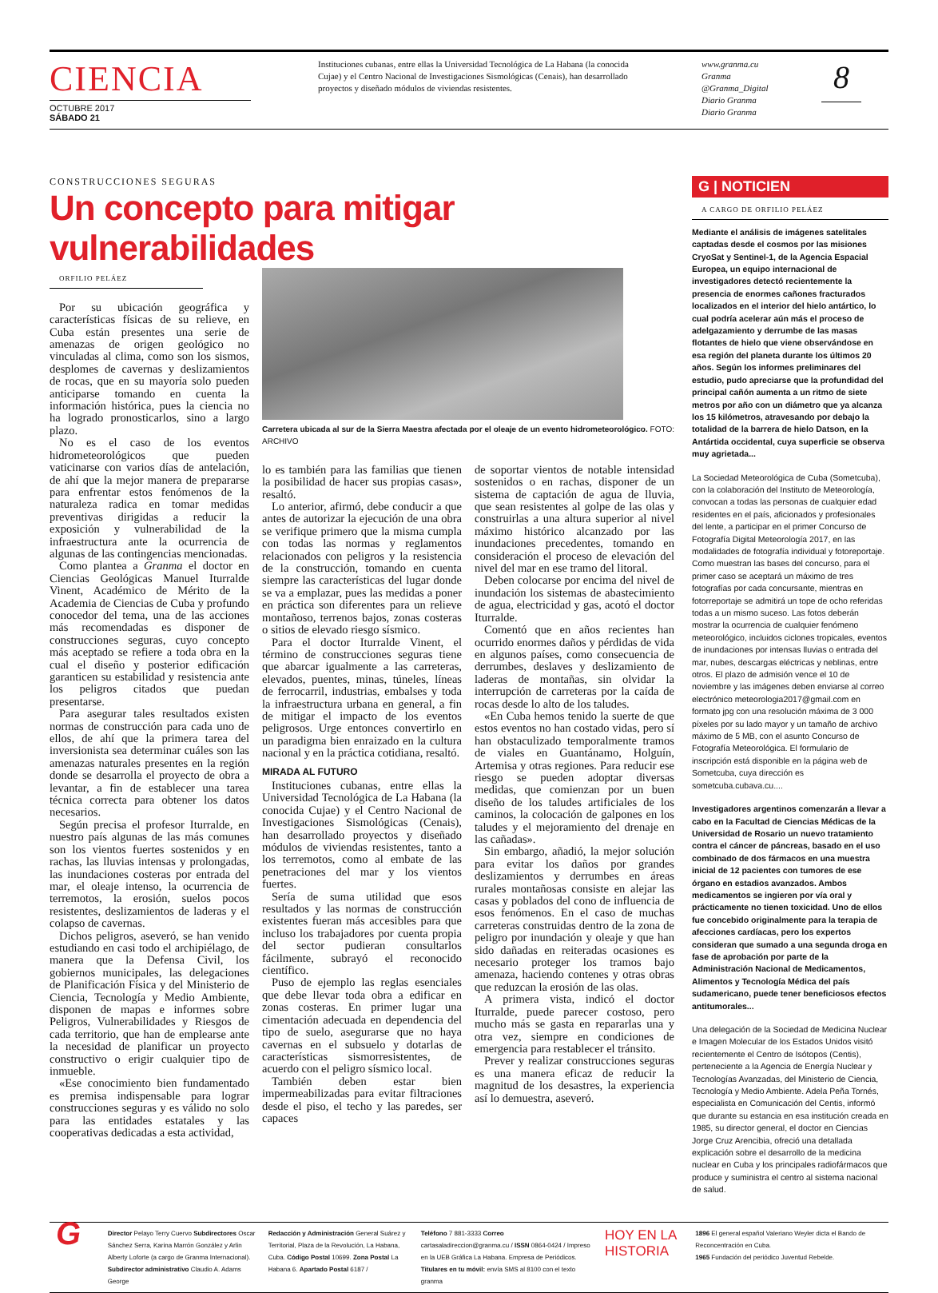CIENCIA
OCTUBRE 2017
SÁBADO 21
Instituciones cubanas, entre ellas la Universidad Tecnológica de La Habana (la conocida Cujae) y el Centro Nacional de Investigaciones Sismológicas (Cenais), han desarrollado proyectos y diseñado módulos de viviendas resistentes.
www.granma.cu
Granma
@Granma_Digital
Diario Granma
Diario Granma
8
CONSTRUCCIONES SEGURAS
Un concepto para mitigar vulnerabilidades
ORFILIO PELÁEZ
Por su ubicación geográfica y características físicas de su relieve, en Cuba están presentes una serie de amenazas de origen geológico no vinculadas al clima, como son los sismos, desplomes de cavernas y deslizamientos de rocas, que en su mayoría solo pueden anticiparse tomando en cuenta la información histórica, pues la ciencia no ha logrado pronosticarlos, sino a largo plazo.
No es el caso de los eventos hidrometeorológicos que pueden vaticinarse con varios días de antelación, de ahí que la mejor manera de prepararse para enfrentar estos fenómenos de la naturaleza radica en tomar medidas preventivas dirigidas a reducir la exposición y vulnerabilidad de la infraestructura ante la ocurrencia de algunas de las contingencias mencionadas.
Como plantea a Granma el doctor en Ciencias Geológicas Manuel Iturralde Vinent, Académico de Mérito de la Academia de Ciencias de Cuba y profundo conocedor del tema, una de las acciones más recomendadas es disponer de construcciones seguras, cuyo concepto más aceptado se refiere a toda obra en la cual el diseño y posterior edificación garanticen su estabilidad y resistencia ante los peligros citados que puedan presentarse.
Para asegurar tales resultados existen normas de construcción para cada uno de ellos, de ahí que la primera tarea del inversionista sea determinar cuáles son las amenazas naturales presentes en la región donde se desarrolla el proyecto de obra a levantar, a fin de establecer una tarea técnica correcta para obtener los datos necesarios.
Según precisa el profesor Iturralde, en nuestro país algunas de las más comunes son los vientos fuertes sostenidos y en rachas, las lluvias intensas y prolongadas, las inundaciones costeras por entrada del mar, el oleaje intenso, la ocurrencia de terremotos, la erosión, suelos pocos resistentes, deslizamientos de laderas y el colapso de cavernas.
Dichos peligros, aseveró, se han venido estudiando en casi todo el archipiélago, de manera que la Defensa Civil, los gobiernos municipales, las delegaciones de Planificación Física y del Ministerio de Ciencia, Tecnología y Medio Ambiente, disponen de mapas e informes sobre Peligros, Vulnerabilidades y Riesgos de cada territorio, que han de emplearse ante la necesidad de planificar un proyecto constructivo o erigir cualquier tipo de inmueble.
«Ese conocimiento bien fundamentado es premisa indispensable para lograr construcciones seguras y es válido no solo para las entidades estatales y las cooperativas dedicadas a esta actividad,
Carretera ubicada al sur de la Sierra Maestra afectada por el oleaje de un evento hidrometeorológico. FOTO: ARCHIVO
lo es también para las familias que tienen la posibilidad de hacer sus propias casas», resaltó.
Lo anterior, afirmó, debe conducir a que antes de autorizar la ejecución de una obra se verifique primero que la misma cumpla con todas las normas y reglamentos relacionados con peligros y la resistencia de la construcción, tomando en cuenta siempre las características del lugar donde se va a emplazar, pues las medidas a poner en práctica son diferentes para un relieve montañoso, terrenos bajos, zonas costeras o sitios de elevado riesgo sísmico.
Para el doctor Iturralde Vinent, el término de construcciones seguras tiene que abarcar igualmente a las carreteras, elevados, puentes, minas, túneles, líneas de ferrocarril, industrias, embalses y toda la infraestructura urbana en general, a fin de mitigar el impacto de los eventos peligrosos. Urge entonces convertirlo en un paradigma bien enraizado en la cultura nacional y en la práctica cotidiana, resaltó.
MIRADA AL FUTURO
Instituciones cubanas, entre ellas la Universidad Tecnológica de La Habana (la conocida Cujae) y el Centro Nacional de Investigaciones Sismológicas (Cenais), han desarrollado proyectos y diseñado módulos de viviendas resistentes, tanto a los terremotos, como al embate de las penetraciones del mar y los vientos fuertes.
Sería de suma utilidad que esos resultados y las normas de construcción existentes fueran más accesibles para que incluso los trabajadores por cuenta propia del sector pudieran consultarlos fácilmente, subrayó el reconocido científico.
Puso de ejemplo las reglas esenciales que debe llevar toda obra a edificar en zonas costeras. En primer lugar una cimentación adecuada en dependencia del tipo de suelo, asegurarse que no haya cavernas en el subsuelo y dotarlas de características sismorresistentes, de acuerdo con el peligro sísmico local.
También deben estar bien impermeabilizadas para evitar filtraciones desde el piso, el techo y las paredes, ser capaces
de soportar vientos de notable intensidad sostenidos o en rachas, disponer de un sistema de captación de agua de lluvia, que sean resistentes al golpe de las olas y construirlas a una altura superior al nivel máximo histórico alcanzado por las inundaciones precedentes, tomando en consideración el proceso de elevación del nivel del mar en ese tramo del litoral.
Deben colocarse por encima del nivel de inundación los sistemas de abastecimiento de agua, electricidad y gas, acotó el doctor Iturralde.
Comentó que en años recientes han ocurrido enormes daños y pérdidas de vida en algunos países, como consecuencia de derrumbes, deslaves y deslizamiento de laderas de montañas, sin olvidar la interrupción de carreteras por la caída de rocas desde lo alto de los taludes.
«En Cuba hemos tenido la suerte de que estos eventos no han costado vidas, pero sí han obstaculizado temporalmente tramos de viales en Guantánamo, Holguín, Artemisa y otras regiones. Para reducir ese riesgo se pueden adoptar diversas medidas, que comienzan por un buen diseño de los taludes artificiales de los caminos, la colocación de galpones en los taludes y el mejoramiento del drenaje en las cañadas».
Sin embargo, añadió, la mejor solución para evitar los daños por grandes deslizamientos y derrumbes en áreas rurales montañosas consiste en alejar las casas y poblados del cono de influencia de esos fenómenos. En el caso de muchas carreteras construidas dentro de la zona de peligro por inundación y oleaje y que han sido dañadas en reiteradas ocasiones es necesario proteger los tramos bajo amenaza, haciendo contenes y otras obras que reduzcan la erosión de las olas.
A primera vista, indicó el doctor Iturralde, puede parecer costoso, pero mucho más se gasta en repararlas una y otra vez, siempre en condiciones de emergencia para restablecer el tránsito.
Prever y realizar construcciones seguras es una manera eficaz de reducir la magnitud de los desastres, la experiencia así lo demuestra, aseveró.
G | NOTICIEN
A CARGO DE ORFILIO PELÁEZ
Mediante el análisis de imágenes satelitales captadas desde el cosmos por las misiones CryoSat y Sentinel-1, de la Agencia Espacial Europea, un equipo internacional de investigadores detectó recientemente la presencia de enormes cañones fracturados localizados en el interior del hielo antártico, lo cual podría acelerar aún más el proceso de adelgazamiento y derrumbe de las masas flotantes de hielo que viene observándose en esa región del planeta durante los últimos 20 años. Según los informes preliminares del estudio, pudo apreciarse que la profundidad del principal cañón aumenta a un ritmo de siete metros por año con un diámetro que ya alcanza los 15 kilómetros, atravesando por debajo la totalidad de la barrera de hielo Datson, en la Antártida occidental, cuya superficie se observa muy agrietada...
La Sociedad Meteorológica de Cuba (Sometcuba), con la colaboración del Instituto de Meteorología, convocan a todas las personas de cualquier edad residentes en el país, aficionados y profesionales del lente, a participar en el primer Concurso de Fotografía Digital Meteorología 2017, en las modalidades de fotografía individual y fotoreportaje. Como muestran las bases del concurso, para el primer caso se aceptará un máximo de tres fotografías por cada concursante, mientras en fotorreportaje se admitirá un tope de ocho referidas todas a un mismo suceso. Las fotos deberán mostrar la ocurrencia de cualquier fenómeno meteorológico, incluidos ciclones tropicales, eventos de inundaciones por intensas lluvias o entrada del mar, nubes, descargas eléctricas y neblinas, entre otros. El plazo de admisión vence el 10 de noviembre y las imágenes deben enviarse al correo electrónico meteorologia2017@gmail.com en formato jpg con una resolución máxima de 3 000 píxeles por su lado mayor y un tamaño de archivo máximo de 5 MB, con el asunto Concurso de Fotografía Meteorológica. El formulario de inscripción está disponible en la página web de Sometcuba, cuya dirección es sometcuba.cubava.cu....
Investigadores argentinos comenzarán a llevar a cabo en la Facultad de Ciencias Médicas de la Universidad de Rosario un nuevo tratamiento contra el cáncer de páncreas, basado en el uso combinado de dos fármacos en una muestra inicial de 12 pacientes con tumores de ese órgano en estadios avanzados. Ambos medicamentos se ingieren por vía oral y prácticamente no tienen toxicidad. Uno de ellos fue concebido originalmente para la terapia de afecciones cardíacas, pero los expertos consideran que sumado a una segunda droga en fase de aprobación por parte de la Administración Nacional de Medicamentos, Alimentos y Tecnología Médica del país sudamericano, puede tener beneficiosos efectos antitumorales...
Una delegación de la Sociedad de Medicina Nuclear e Imagen Molecular de los Estados Unidos visitó recientemente el Centro de Isótopos (Centis), perteneciente a la Agencia de Energía Nuclear y Tecnologías Avanzadas, del Ministerio de Ciencia, Tecnología y Medio Ambiente. Adela Peña Tornés, especialista en Comunicación del Centis, informó que durante su estancia en esa institución creada en 1985, su director general, el doctor en Ciencias Jorge Cruz Arencibia, ofreció una detallada explicación sobre el desarrollo de la medicina nuclear en Cuba y los principales radiofármacos que produce y suministra el centro al sistema nacional de salud.
G
Director Pelayo Terry Cuervo Subdirectores Oscar Sánchez Serra, Karina Marrón González y Arlin Alberty Loforte (a cargo de Granma Internacional). Subdirector administrativo Claudio A. Adams George
Redacción y Administración General Suárez y Territorial, Plaza de la Revolución, La Habana, Cuba. Código Postal 10699. Zona Postal La Habana 6. Apartado Postal 6187 /
Teléfono 7 881-3333 Correo cartasaladireccion@granma.cu / ISSN 0864-0424 / Impreso en la UEB Gráfica La Habana. Empresa de Periódicos. Titulares en tu móvil: envía SMS al 8100 con el texto granma
HOY EN LA HISTORIA
1896 El general español Valeriano Weyler dicta el Bando de Reconcentración en Cuba.
1965 Fundación del periódico Juventud Rebelde.